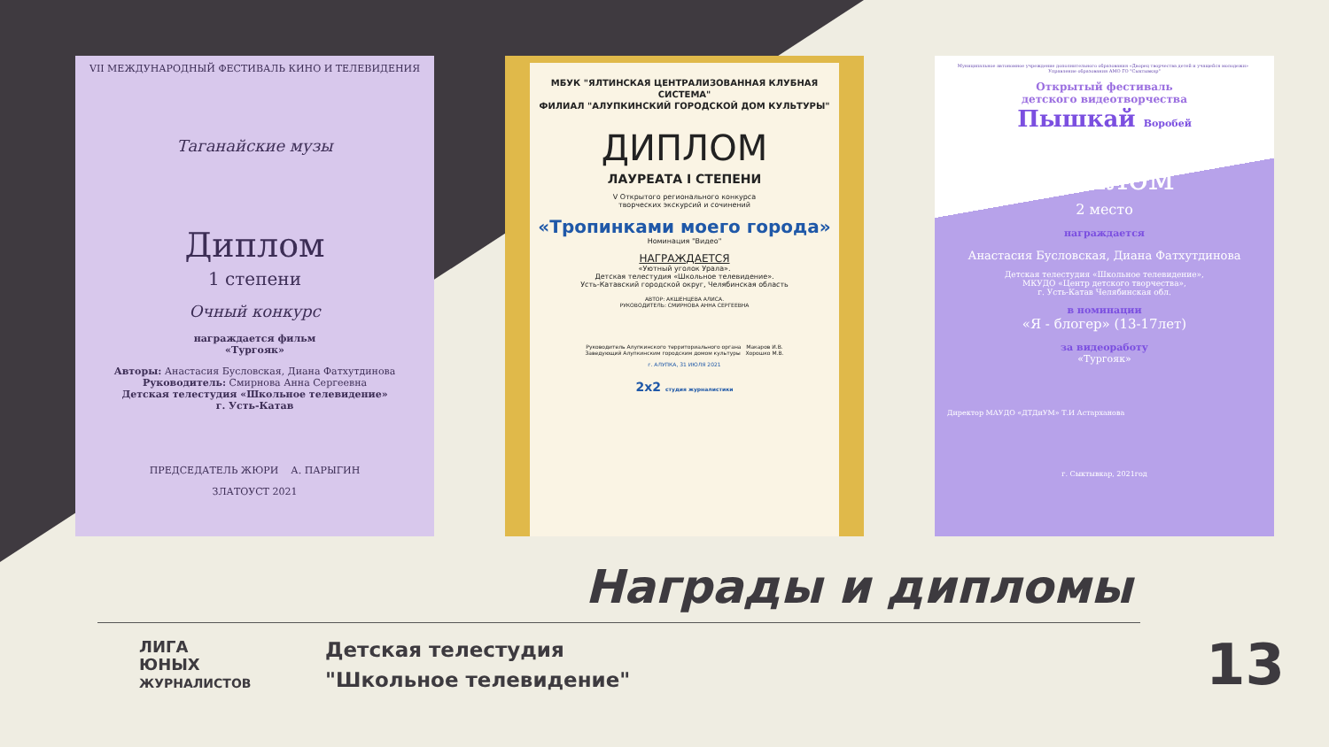VII МЕЖДУНАРОДНЫЙ ФЕСТИВАЛЬ КИНО И ТЕЛЕВИДЕНИЯ
Таганайские музы
Диплом
1 степени
Очный конкурс
награждается фильм
«Тургояк»
Авторы: Анастасия Бусловская, Диана Фатхутдинова
Руководитель: Смирнова Анна Сергеевна
Детская телестудия «Школьное телевидение»
г. Усть-Катав
ПРЕДСЕДАТЕЛЬ ЖЮРИ А. ПАРЫГИН
ЗЛАТОУСТ 2021
МБУК "ЯЛТИНСКАЯ ЦЕНТРАЛИЗОВАННАЯ КЛУБНАЯ СИСТЕМА"
ФИЛИАЛ "АЛУПКИНСКИЙ ГОРОДСКОЙ ДОМ КУЛЬТУРЫ"
ДИПЛОМ
ЛАУРЕАТА I СТЕПЕНИ
V Открытого регионального конкурса
творческих экскурсий и сочинений
«Тропинками моего города»
Номинация "Видео"
НАГРАЖДАЕТСЯ
«Уютный уголок Урала».
Детская телестудия «Школьное телевидение».
Усть-Катавский городской округ, Челябинская область
АВТОР: АКШЕНЦЕВА АЛИСА.
РУКОВОДИТЕЛЬ: СМИРНОВА АННА СЕРГЕЕВНА
Руководитель Алупкинского территориального органа Макаров И.В.
Заведующий Алупкинским городским домом культуры Хорошко М.В.
г. АЛУПКА, 31 ИЮЛЯ 2021
2x2 студия журналистики
Муниципальное автономное учреждение дополнительного образования «Дворец творчества детей и учащейся молодежи» Управление образования АМО ГО "Сыктывкар"
Открытый фестиваль
детского видеотворчества
Пышкай Воробей
Диплом
2 место
награждается
Анастасия Бусловская, Диана Фатхутдинова
Детская телестудия «Школьное телевидение»,
МКУДО «Центр детского творчества»,
г. Усть-Катав Челябинская обл.
в номинации
«Я - блогер» (13-17лет)
за видеоработу
«Тургояк»
Директор МАУДО «ДТДиУМ» Т.И Астарханова
г. Сыктывкар, 2021год
Награды и дипломы
ЛИГА
ЮНЫХ
ЖУРНАЛИСТОВ
Детская телестудия
"Школьное телевидение"
13